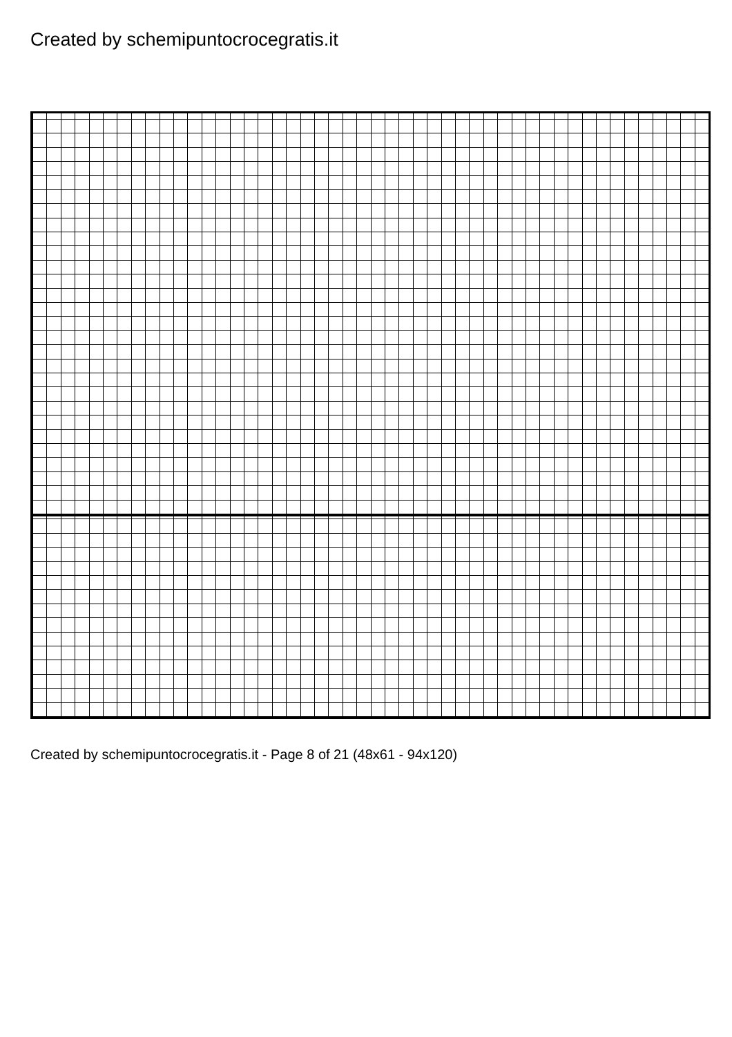Created by schemipuntocrocegratis.it
Created by schemipuntocrocegratis.it - Page 8 of 21 (48x61 - 94x120)